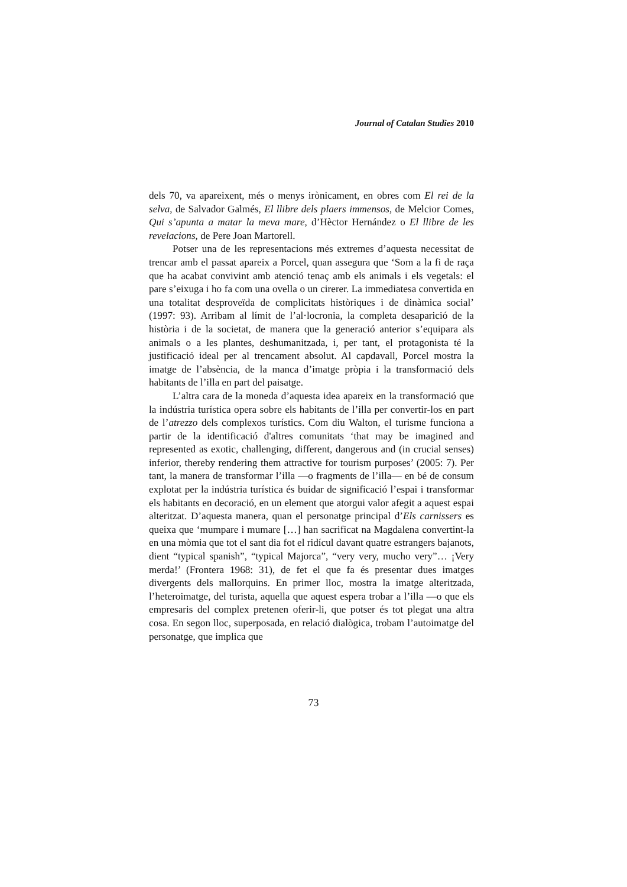Journal of Catalan Studies 2010
dels 70, va apareixent, més o menys irònicament, en obres com El rei de la selva, de Salvador Galmés, El llibre dels plaers immensos, de Melcior Comes, Qui s’apunta a matar la meva mare, d’Hèctor Hernández o El llibre de les revelacions, de Pere Joan Martorell.
Potser una de les representacions més extremes d’aquesta necessitat de trencar amb el passat apareix a Porcel, quan assegura que ‘Som a la fi de raça que ha acabat convivint amb atenció tenaç amb els animals i els vegetals: el pare s’eixuga i ho fa com una ovella o un cirerer. La immediatesa convertida en una totalitat desproveïda de complicitats històriques i de dinàmica social’ (1997: 93). Arribam al límit de l’al·locronia, la completa desaparició de la història i de la societat, de manera que la generació anterior s’equipara als animals o a les plantes, deshumanitzada, i, per tant, el protagonista té la justificació ideal per al trencament absolut. Al capdavall, Porcel mostra la imatge de l’absència, de la manca d’imatge pròpia i la transformació dels habitants de l’illa en part del paisatge.
L’altra cara de la moneda d’aquesta idea apareix en la transformació que la indústria turística opera sobre els habitants de l’illa per convertir-los en part de l’atrezzo dels complexos turístics. Com diu Walton, el turisme funciona a partir de la identificació d'altres comunitats ‘that may be imagined and represented as exotic, challenging, different, dangerous and (in crucial senses) inferior, thereby rendering them attractive for tourism purposes’ (2005: 7). Per tant, la manera de transformar l’illa —o fragments de l’illa— en bé de consum explotat per la indústria turística és buidar de significació l’espai i transformar els habitants en decoració, en un element que atorgui valor afegit a aquest espai alteritzat. D’aquesta manera, quan el personatge principal d’Els carnissers es queixa que ‘mumpare i mumare […] han sacrificat na Magdalena convertint-la en una mòmia que tot el sant dia fot el ridícul davant quatre estrangers bajanots, dient “typical spanish”, “typical Majorca”, “very very, mucho very”… ¡Very merda!’ (Frontera 1968: 31), de fet el que fa és presentar dues imatges divergents dels mallorquins. En primer lloc, mostra la imatge alteritzada, l’heteroimatge, del turista, aquella que aquest espera trobar a l’illa —o que els empresaris del complex pretenen oferir-li, que potser és tot plegat una altra cosa. En segon lloc, superposada, en relació dialògica, trobam l’autoimatge del personatge, que implica que
73